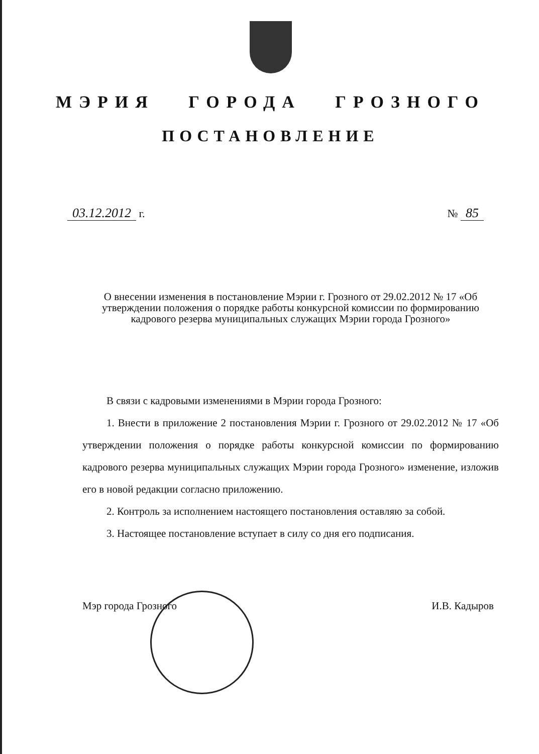МЭРИЯ ГОРОДА ГРОЗНОГО
ПОСТАНОВЛЕНИЕ
03.12.2012 г. № 85
О внесении изменения в постановление Мэрии г. Грозного от 29.02.2012 № 17 «Об утверждении положения о порядке работы конкурсной комиссии по формированию кадрового резерва муниципальных служащих Мэрии города Грозного»
В связи с кадровыми изменениями в Мэрии города Грозного:
1. Внести в приложение 2 постановления Мэрии г. Грозного от 29.02.2012 № 17 «Об утверждении положения о порядке работы конкурсной комиссии по формированию кадрового резерва муниципальных служащих Мэрии города Грозного» изменение, изложив его в новой редакции согласно приложению.
2. Контроль за исполнением настоящего постановления оставляю за собой.
3. Настоящее постановление вступает в силу со дня его подписания.
Мэр города Грозного И.В. Кадыров